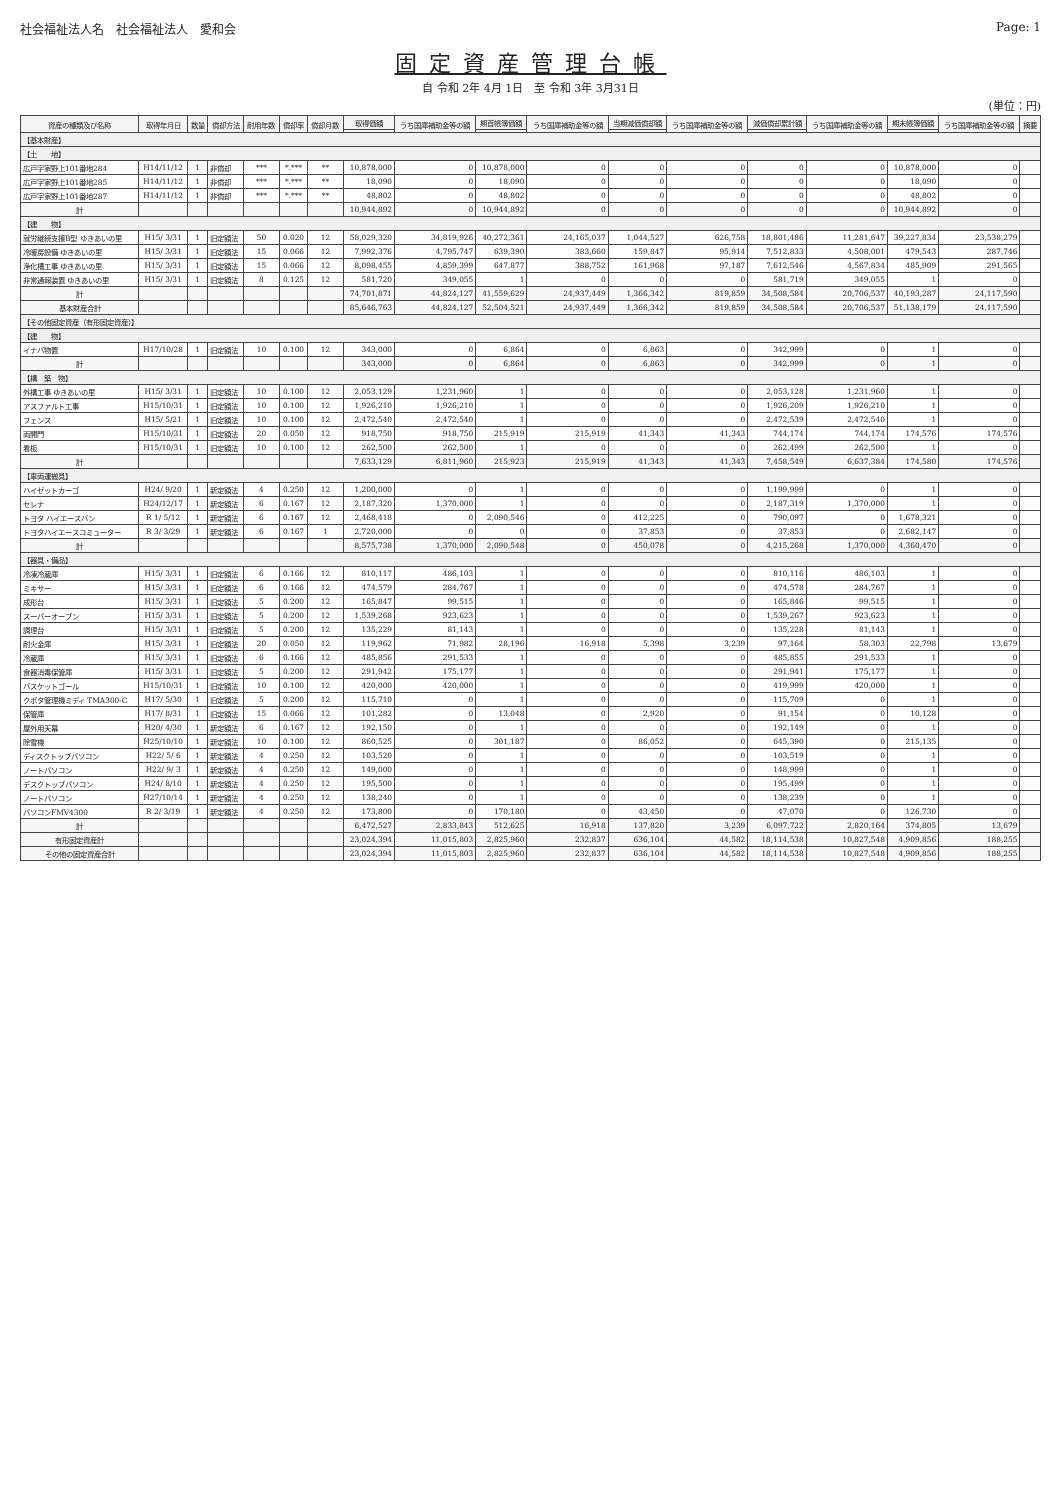社会福祉法人名　社会福祉法人　愛和会 Page: 1
固定資産管理台帳
自 令和 2年 4月 1日　至 令和 3年 3月31日
(単位：円)
| 資産の種類及び名称 | 取得年月日 | 数量 | 償却方法 | 耐用年数 | 償却率 | 償却月数 | 取得価額 | うち国庫補助金等の額 | 期首帳簿価額 | うち国庫補助金等の額 | 当期減価償却額 | うち国庫補助金等の額 | 減価償却累計額 | うち国庫補助金等の額 | 期末帳簿価額 | うち国庫補助金等の額 | 摘要 |
| --- | --- | --- | --- | --- | --- | --- | --- | --- | --- | --- | --- | --- | --- | --- | --- | --- | --- |
| 【基本財産】 | | | | | | | | | | | | | | | | | |
| 【土 地】 | | | | | | | | | | | | | | | | | |
| 広戸字家野上101番地284 | H14/11/12 | 1 | 非償却 | *** | *.*** | ** | 10,878,000 | 0 | 10,878,000 | 0 | 0 | 0 | 0 | 0 | 10,878,000 | 0 | |
| 広戸字家野上101番地285 | H14/11/12 | 1 | 非償却 | *** | *.*** | ** | 18,090 | 0 | 18,090 | 0 | 0 | 0 | 0 | 0 | 18,090 | 0 | |
| 広戸字家野上101番地287 | H14/11/12 | 1 | 非償却 | *** | *.*** | ** | 48,802 | 0 | 48,802 | 0 | 0 | 0 | 0 | 0 | 48,802 | 0 | |
| 計 | | | | | | | 10,944,892 | 0 | 10,944,892 | 0 | 0 | 0 | 0 | 0 | 10,944,892 | 0 | |
| 【建 物】 | | | | | | | | | | | | | | | | | |
| 就労継続支援B型 ゆきあいの里 | H15/ 3/31 | 1 | 旧定額法 | 50 | 0.020 | 12 | 58,029,320 | 34,819,926 | 40,272,361 | 24,165,037 | 1,044,527 | 626,758 | 18,801,486 | 11,281,647 | 39,227,834 | 23,538,279 | |
| 冷暖房設備 ゆきあいの里 | H15/ 3/31 | 1 | 旧定額法 | 15 | 0.066 | 12 | 7,992,376 | 4,795,747 | 639,390 | 383,660 | 159,847 | 95,914 | 7,512,833 | 4,508,001 | 479,543 | 287,746 | |
| 浄化槽工事 ゆきあいの里 | H15/ 3/31 | 1 | 旧定額法 | 15 | 0.066 | 12 | 8,098,455 | 4,859,399 | 647,877 | 388,752 | 161,968 | 97,187 | 7,612,546 | 4,567,834 | 485,909 | 291,565 | |
| 非常通報装置 ゆきあいの里 | H15/ 3/31 | 1 | 旧定額法 | 8 | 0.125 | 12 | 581,720 | 349,055 | 1 | 0 | 0 | 0 | 581,719 | 349,055 | 1 | 0 | |
| 計 | | | | | | | 74,701,871 | 44,824,127 | 41,559,629 | 24,937,449 | 1,366,342 | 819,859 | 34,508,584 | 20,706,537 | 40,193,287 | 24,117,590 | |
| 基本財産合計 | | | | | | | 85,646,763 | 44,824,127 | 52,504,521 | 24,937,449 | 1,366,342 | 819,859 | 34,508,584 | 20,706,537 | 51,138,179 | 24,117,590 | |
| 【その他固定資産（有形固定資産）】 | | | | | | | | | | | | | | | | | |
| 【建 物】 | | | | | | | | | | | | | | | | | |
| イナバ物置 | H17/10/28 | 1 | 旧定額法 | 10 | 0.100 | 12 | 343,000 | 0 | 6,864 | 0 | 6,863 | 0 | 342,999 | 0 | 1 | 0 | |
| 計 | | | | | | | 343,000 | 0 | 6,864 | 0 | 6,863 | 0 | 342,999 | 0 | 1 | 0 | |
| 【構 築 物】 | | | | | | | | | | | | | | | | | |
| 外構工事 ゆきあいの里 | H15/ 3/31 | 1 | 旧定額法 | 10 | 0.100 | 12 | 2,053,129 | 1,231,960 | 1 | 0 | 0 | 0 | 2,053,128 | 1,231,960 | 1 | 0 | |
| アスファルト工事 | H15/10/31 | 1 | 旧定額法 | 10 | 0.100 | 12 | 1,926,210 | 1,926,210 | 1 | 0 | 0 | 0 | 1,926,209 | 1,926,210 | 1 | 0 | |
| フェンス | H15/ 5/21 | 1 | 旧定額法 | 10 | 0.100 | 12 | 2,472,540 | 2,472,540 | 1 | 0 | 0 | 0 | 2,472,539 | 2,472,540 | 1 | 0 | |
| 両開門 | H15/10/31 | 1 | 旧定額法 | 20 | 0.050 | 12 | 918,750 | 918,750 | 215,919 | 215,919 | 41,343 | 41,343 | 744,174 | 744,174 | 174,576 | 174,576 | |
| 看板 | H15/10/31 | 1 | 旧定額法 | 10 | 0.100 | 12 | 262,500 | 262,500 | 1 | 0 | 0 | 0 | 262,499 | 262,500 | 1 | 0 | |
| 計 | | | | | | | 7,633,129 | 6,811,960 | 215,923 | 215,919 | 41,343 | 41,343 | 7,458,549 | 6,637,384 | 174,580 | 174,576 | |
| 【車両運搬具】 | | | | | | | | | | | | | | | | | |
| ハイゼットカーゴ | H24/ 9/20 | 1 | 新定額法 | 4 | 0.250 | 12 | 1,200,000 | 0 | 1 | 0 | 0 | 0 | 1,199,999 | 0 | 1 | 0 | |
| セレナ | H24/12/17 | 1 | 新定額法 | 6 | 0.167 | 12 | 2,187,320 | 1,370,000 | 1 | 0 | 0 | 0 | 2,187,319 | 1,370,000 | 1 | 0 | |
| トヨタ ハイエースバン | R 1/ 5/12 | 1 | 新定額法 | 6 | 0.167 | 12 | 2,468,418 | 0 | 2,090,546 | 0 | 412,225 | 0 | 790,097 | 0 | 1,678,321 | 0 | |
| トヨタハイエースコミューター | R 3/ 3/29 | 1 | 新定額法 | 6 | 0.167 | 1 | 2,720,000 | 0 | 0 | 0 | 37,853 | 0 | 37,853 | 0 | 2,682,147 | 0 | |
| 計 | | | | | | | 8,575,738 | 1,370,000 | 2,090,548 | 0 | 450,078 | 0 | 4,215,268 | 1,370,000 | 4,360,470 | 0 | |
| 【器具・備品】 | | | | | | | | | | | | | | | | | |
| 冷凍冷蔵庫 | H15/ 3/31 | 1 | 旧定額法 | 6 | 0.166 | 12 | 810,117 | 486,103 | 1 | 0 | 0 | 0 | 810,116 | 486,103 | 1 | 0 | |
| ミキサー | H15/ 3/31 | 1 | 旧定額法 | 6 | 0.166 | 12 | 474,579 | 284,767 | 1 | 0 | 0 | 0 | 474,578 | 284,767 | 1 | 0 | |
| 成形台 | H15/ 3/31 | 1 | 旧定額法 | 5 | 0.200 | 12 | 165,847 | 99,515 | 1 | 0 | 0 | 0 | 165,846 | 99,515 | 1 | 0 | |
| スーパーオーブン | H15/ 3/31 | 1 | 旧定額法 | 5 | 0.200 | 12 | 1,539,268 | 923,623 | 1 | 0 | 0 | 0 | 1,539,267 | 923,623 | 1 | 0 | |
| 調理台 | H15/ 3/31 | 1 | 旧定額法 | 5 | 0.200 | 12 | 135,229 | 81,143 | 1 | 0 | 0 | 0 | 135,228 | 81,143 | 1 | 0 | |
| 耐火金庫 | H15/ 3/31 | 1 | 旧定額法 | 20 | 0.050 | 12 | 119,962 | 71,982 | 28,196 | 16,918 | 5,398 | 3,239 | 97,164 | 58,303 | 22,798 | 13,679 | |
| 冷蔵庫 | H15/ 3/31 | 1 | 旧定額法 | 6 | 0.166 | 12 | 485,856 | 291,533 | 1 | 0 | 0 | 0 | 485,855 | 291,533 | 1 | 0 | |
| 食器消毒保管庫 | H15/ 3/31 | 1 | 旧定額法 | 5 | 0.200 | 12 | 291,942 | 175,177 | 1 | 0 | 0 | 0 | 291,941 | 175,177 | 1 | 0 | |
| バスケットゴール | H15/10/31 | 1 | 旧定額法 | 10 | 0.100 | 12 | 420,000 | 420,000 | 1 | 0 | 0 | 0 | 419,999 | 420,000 | 1 | 0 | |
| クボタ管理機ミディ TMA300-C | H17/ 5/30 | 1 | 旧定額法 | 5 | 0.200 | 12 | 115,710 | 0 | 1 | 0 | 0 | 0 | 115,709 | 0 | 1 | 0 | |
| 保管庫 | H17/ 8/31 | 1 | 旧定額法 | 15 | 0.066 | 12 | 101,282 | 0 | 13,048 | 0 | 2,920 | 0 | 91,154 | 0 | 10,128 | 0 | |
| 屋外用天幕 | H20/ 4/30 | 1 | 新定額法 | 6 | 0.167 | 12 | 192,150 | 0 | 1 | 0 | 0 | 0 | 192,149 | 0 | 1 | 0 | |
| 除雪機 | H25/10/10 | 1 | 新定額法 | 10 | 0.100 | 12 | 860,525 | 0 | 301,187 | 0 | 86,052 | 0 | 645,390 | 0 | 215,135 | 0 | |
| ディスクトップパソコン | H22/ 5/ 6 | 1 | 新定額法 | 4 | 0.250 | 12 | 103,520 | 0 | 1 | 0 | 0 | 0 | 103,519 | 0 | 1 | 0 | |
| ノートパソコン | H22/ 9/ 3 | 1 | 新定額法 | 4 | 0.250 | 12 | 149,000 | 0 | 1 | 0 | 0 | 0 | 148,999 | 0 | 1 | 0 | |
| デスクトップパソコン | H24/ 8/10 | 1 | 新定額法 | 4 | 0.250 | 12 | 195,500 | 0 | 1 | 0 | 0 | 0 | 195,499 | 0 | 1 | 0 | |
| ノートパソコン | H27/10/14 | 1 | 新定額法 | 4 | 0.250 | 12 | 138,240 | 0 | 1 | 0 | 0 | 0 | 138,239 | 0 | 1 | 0 | |
| パソコンFMV4300 | R 2/ 3/19 | 1 | 新定額法 | 4 | 0.250 | 12 | 173,800 | 0 | 170,180 | 0 | 43,450 | 0 | 47,070 | 0 | 126,730 | 0 | |
| 計 | | | | | | | 6,472,527 | 2,833,843 | 512,625 | 16,918 | 137,820 | 3,239 | 6,097,722 | 2,820,164 | 374,805 | 13,679 | |
| 有形固定資産計 | | | | | | | 23,024,394 | 11,015,803 | 2,825,960 | 232,837 | 636,104 | 44,582 | 18,114,538 | 10,827,548 | 4,909,856 | 188,255 | |
| その他の固定資産合計 | | | | | | | 23,024,394 | 11,015,803 | 2,825,960 | 232,837 | 636,104 | 44,582 | 18,114,538 | 10,827,548 | 4,909,856 | 188,255 | |